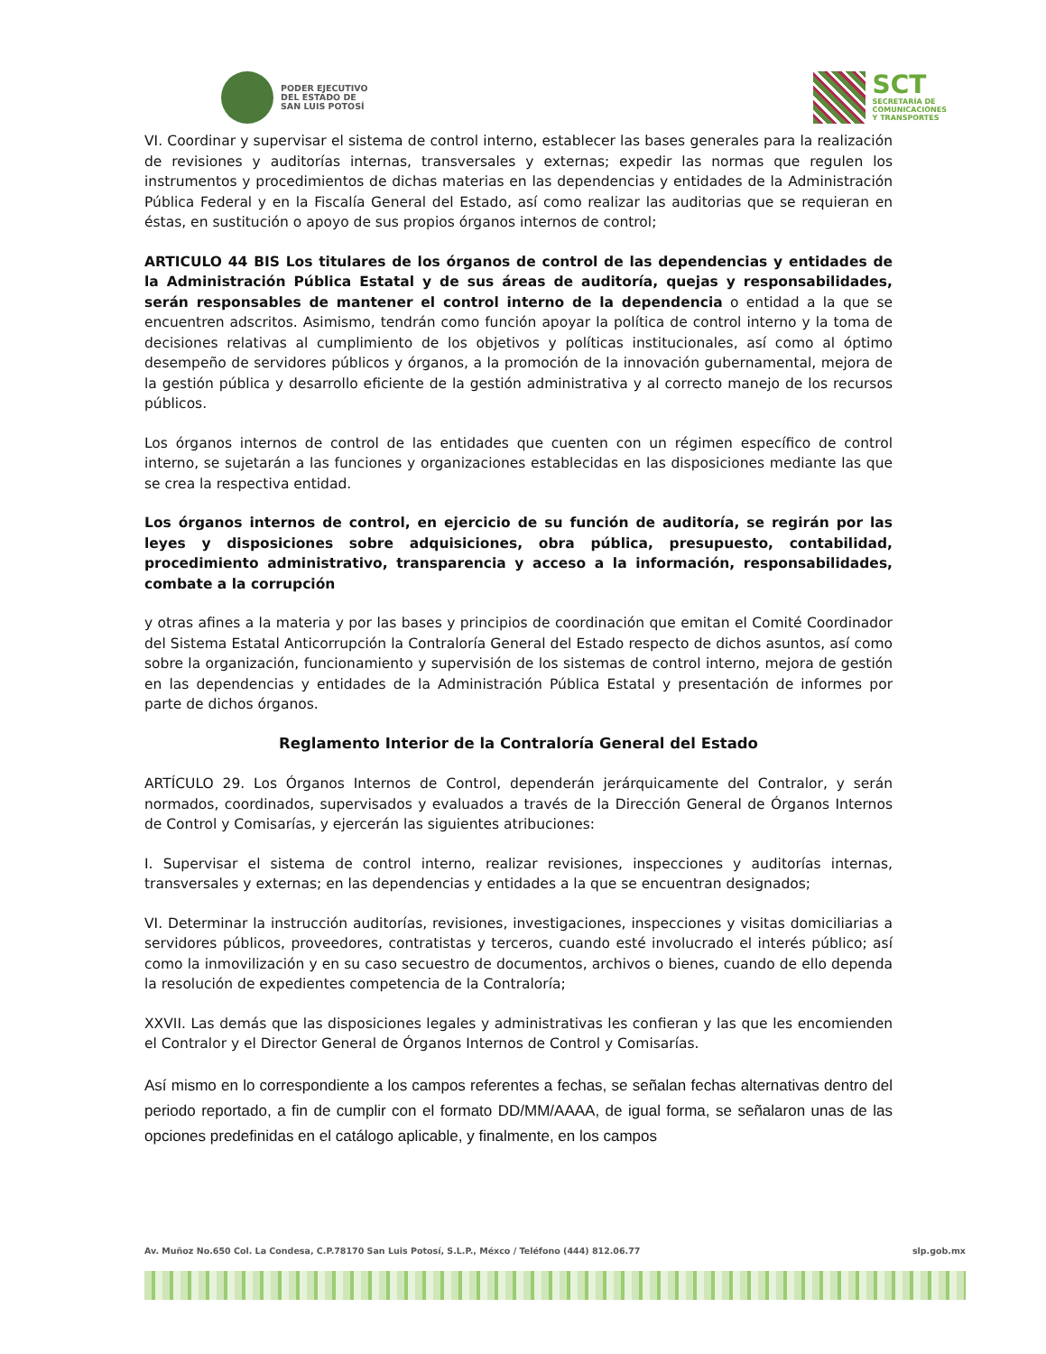PODER EJECUTIVO
DEL ESTADO DE
SAN LUIS POTOSÍ
SCT
SECRETARÍA DE
COMUNICACIONES
Y TRANSPORTES
VI. Coordinar y supervisar el sistema de control interno, establecer las bases generales para la realización de revisiones y auditorías internas, transversales y externas; expedir las normas que regulen los instrumentos y procedimientos de dichas materias en las dependencias y entidades de la Administración Pública Federal y en la Fiscalía General del Estado, así como realizar las auditorias que se requieran en éstas, en sustitución o apoyo de sus propios órganos internos de control;
ARTICULO 44 BIS Los titulares de los órganos de control de las dependencias y entidades de la Administración Pública Estatal y de sus áreas de auditoría, quejas y responsabilidades, serán responsables de mantener el control interno de la dependencia o entidad a la que se encuentren adscritos. Asimismo, tendrán como función apoyar la política de control interno y la toma de decisiones relativas al cumplimiento de los objetivos y políticas institucionales, así como al óptimo desempeño de servidores públicos y órganos, a la promoción de la innovación gubernamental, mejora de la gestión pública y desarrollo eficiente de la gestión administrativa y al correcto manejo de los recursos públicos.
Los órganos internos de control de las entidades que cuenten con un régimen específico de control interno, se sujetarán a las funciones y organizaciones establecidas en las disposiciones mediante las que se crea la respectiva entidad.
Los órganos internos de control, en ejercicio de su función de auditoría, se regirán por las leyes y disposiciones sobre adquisiciones, obra pública, presupuesto, contabilidad, procedimiento administrativo, transparencia y acceso a la información, responsabilidades, combate a la corrupción
y otras afines a la materia y por las bases y principios de coordinación que emitan el Comité Coordinador del Sistema Estatal Anticorrupción la Contraloría General del Estado respecto de dichos asuntos, así como sobre la organización, funcionamiento y supervisión de los sistemas de control interno, mejora de gestión en las dependencias y entidades de la Administración Pública Estatal y presentación de informes por parte de dichos órganos.
Reglamento Interior de la Contraloría General del Estado
ARTÍCULO 29. Los Órganos Internos de Control, dependerán jerárquicamente del Contralor, y serán normados, coordinados, supervisados y evaluados a través de la Dirección General de Órganos Internos de Control y Comisarías, y ejercerán las siguientes atribuciones:
I. Supervisar el sistema de control interno, realizar revisiones, inspecciones y auditorías internas, transversales y externas; en las dependencias y entidades a la que se encuentran designados;
VI. Determinar la instrucción auditorías, revisiones, investigaciones, inspecciones y visitas domiciliarias a servidores públicos, proveedores, contratistas y terceros, cuando esté involucrado el interés público; así como la inmovilización y en su caso secuestro de documentos, archivos o bienes, cuando de ello dependa la resolución de expedientes competencia de la Contraloría;
XXVII. Las demás que las disposiciones legales y administrativas les confieran y las que les encomienden el Contralor y el Director General de Órganos Internos de Control y Comisarías.
Así mismo en lo correspondiente a los campos referentes a fechas, se señalan fechas alternativas dentro del periodo reportado, a fin de cumplir con el formato DD/MM/AAAA, de igual forma, se señalaron unas de las opciones predefinidas en el catálogo aplicable, y finalmente, en los campos
Av. Muñoz No.650 Col. La Condesa, C.P.78170 San Luis Potosí, S.L.P., Méxco / Teléfono (444) 812.06.77 slp.gob.mx